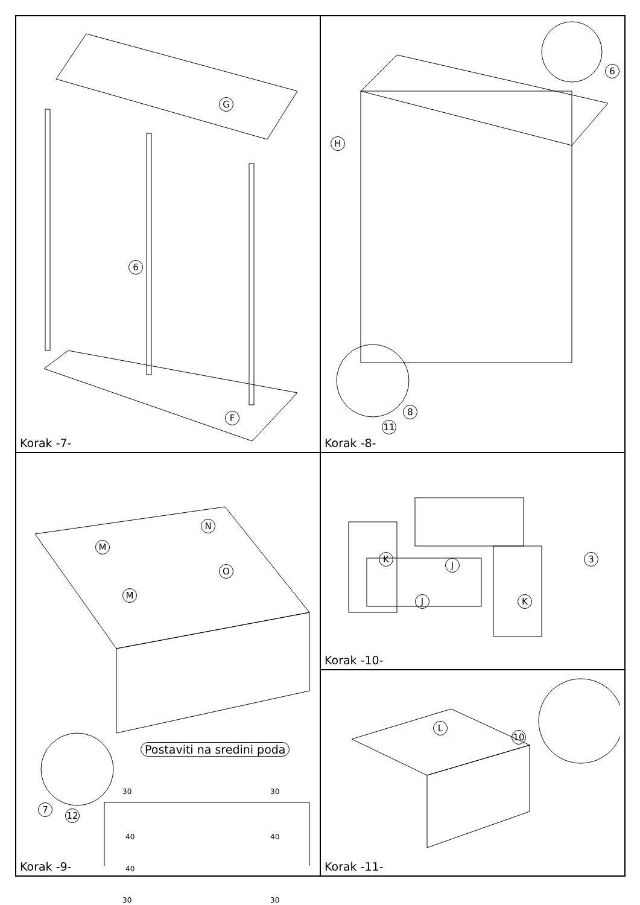G
F
6
Korak -7-
H
6
8
11
Korak -8-
N
M
O
M
Postaviti na sredini poda
7
12
30 30
40 40
40
30 30
Korak -9-
K
J
J K
3
Korak -10-
L
10
Korak -11-